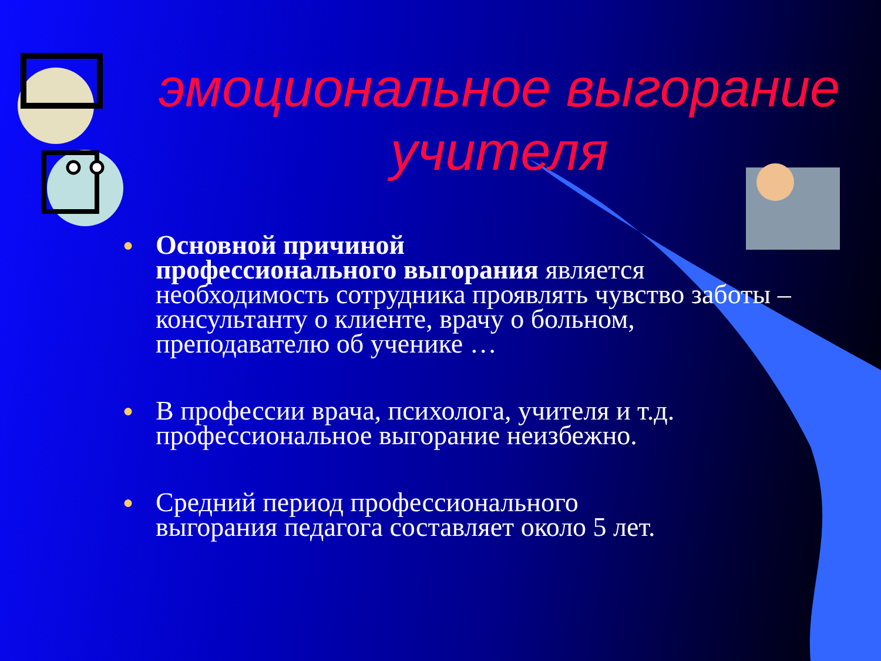эмоциональное выгорание учителя
● Основной причиной
профессионального выгорания является необходимость сотрудника проявлять чувство заботы –консультанту о клиенте, врачу о больном, преподавателю об ученике …
● В профессии врача, психолога, учителя и т.д. профессиональное выгорание неизбежно.
● Средний период профессионального
выгорания педагога составляет около 5 лет.